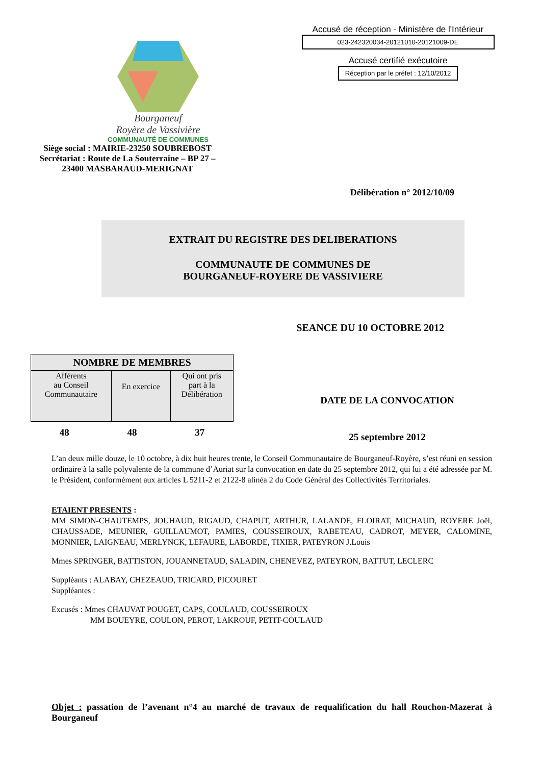Bourganeuf
Royère de Vassivière
COMMUNAUTÉ DE COMMUNES
Siège social : MAIRIE-23250 SOUBREBOST
Secrétariat : Route de La Souterraine – BP 27 –
23400 MASBARAUD-MERIGNAT
Accusé de réception - Ministère de l'Intérieur
023-242320034-20121010-20121009-DE
Accusé certifié exécutoire
Réception par le préfet : 12/10/2012
Délibération n° 2012/10/09
EXTRAIT DU REGISTRE DES DELIBERATIONS
COMMUNAUTE DE COMMUNES DE
BOURGANEUF-ROYERE DE VASSIVIERE
SEANCE DU 10 OCTOBRE 2012
| NOMBRE DE MEMBRES | | |
| --- | --- | --- |
| Afférents au Conseil Communautaire | En exercice | Qui ont pris part à la Délibération |
48 48 37
DATE DE LA CONVOCATION
25 septembre 2012
L’an deux mille douze, le 10 octobre, à dix huit heures trente, le Conseil Communautaire de Bourganeuf-Royère, s’est réuni en session ordinaire à la salle polyvalente de la commune d’Auriat sur la convocation en date du 25 septembre 2012, qui lui a été adressée par M. le Président, conformément aux articles L 5211-2 et 2122-8 alinéa 2 du Code Général des Collectivités Territoriales.
ETAIENT PRESENTS :
MM SIMON-CHAUTEMPS, JOUHAUD, RIGAUD, CHAPUT, ARTHUR, LALANDE, FLOIRAT, MICHAUD, ROYERE Joël, CHAUSSADE, MEUNIER, GUILLAUMOT, PAMIES, COUSSEIROUX, RABETEAU, CADROT, MEYER, CALOMINE, MONNIER, LAIGNEAU, MERLYNCK, LEFAURE, LABORDE, TIXIER, PATEYRON J.Louis
Mmes SPRINGER, BATTISTON, JOUANNETAUD, SALADIN, CHENEVEZ, PATEYRON, BATTUT, LECLERC
Suppléants : ALABAY, CHEZEAUD, TRICARD, PICOURET
Suppléantes :
Excusés : Mmes CHAUVAT POUGET, CAPS, COULAUD, COUSSEIROUX
MM BOUEYRE, COULON, PEROT, LAKROUF, PETIT-COULAUD
Objet : passation de l’avenant n°4 au marché de travaux de requalification du hall Rouchon-Mazerat à Bourganeuf